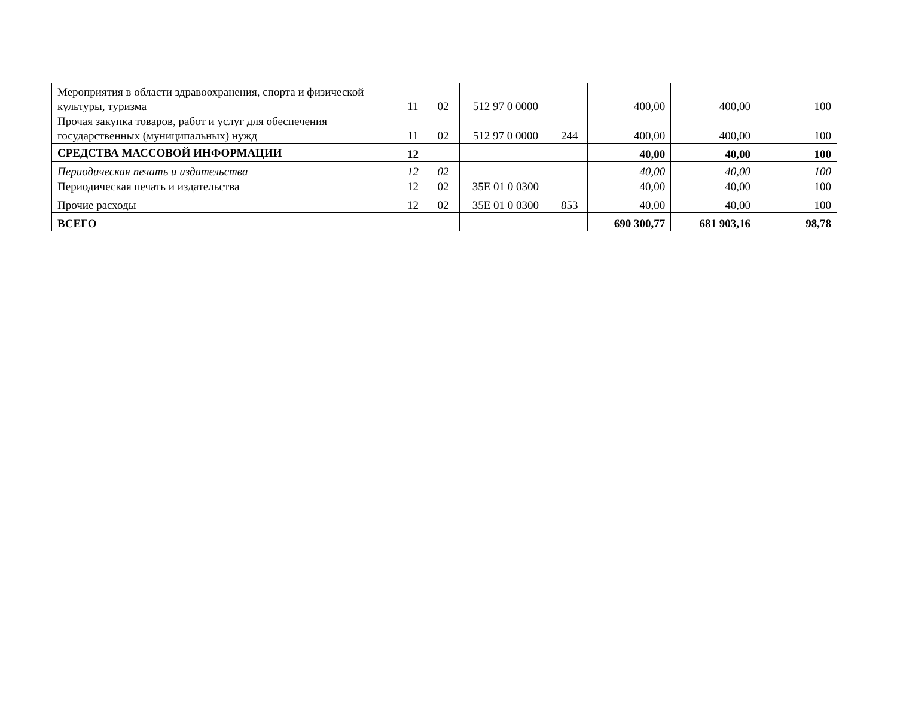| Мероприятия в области здравоохранения, спорта и физической культуры, туризма | 11 | 02 | 512 97 0 0000 | | 400,00 | 400,00 | 100 |
| Прочая закупка товаров, работ и услуг для обеспечения государственных (муниципальных) нужд | 11 | 02 | 512 97 0 0000 | 244 | 400,00 | 400,00 | 100 |
| СРЕДСТВА МАССОВОЙ ИНФОРМАЦИИ | 12 | | | | 40,00 | 40,00 | 100 |
| Периодическая печать и издательства | 12 | 02 | | | 40,00 | 40,00 | 100 |
| Периодическая печать и издательства | 12 | 02 | 35Е 01 0 0300 | | 40,00 | 40,00 | 100 |
| Прочие расходы | 12 | 02 | 35Е 01 0 0300 | 853 | 40,00 | 40,00 | 100 |
| ВСЕГО | | | | | 690 300,77 | 681 903,16 | 98,78 |